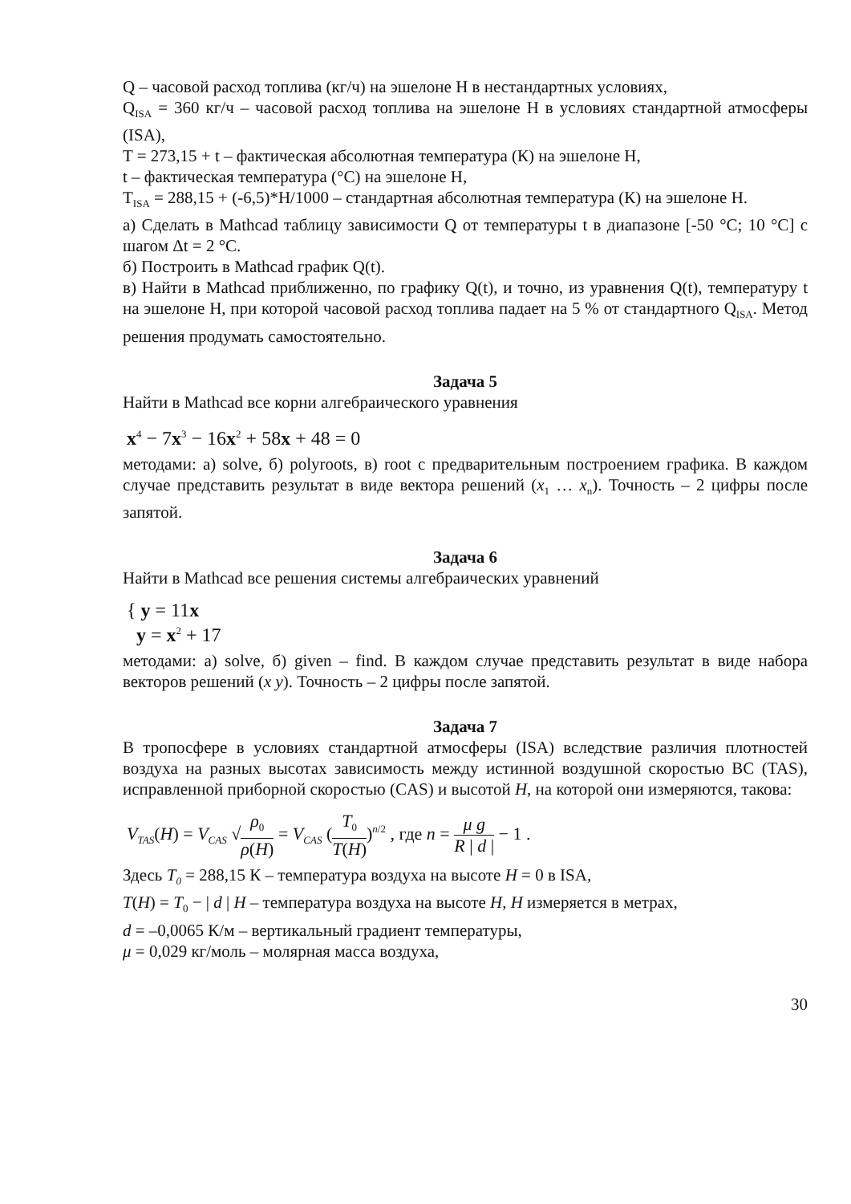Q – часовой расход топлива (кг/ч) на эшелоне Н в нестандартных условиях,
Q<sub>ISA</sub> = 360 кг/ч – часовой расход топлива на эшелоне Н в условиях стандартной атмосферы (ISA),
T = 273,15 + t – фактическая абсолютная температура (К) на эшелоне Н,
t – фактическая температура (°С) на эшелоне Н,
T<sub>ISA</sub> = 288,15 + (-6,5)*H/1000 – стандартная абсолютная температура (К) на эшелоне Н.
а) Сделать в Mathcad таблицу зависимости Q от температуры t в диапазоне [-50 °C; 10 °C] с шагом Δt = 2 °C.
б) Построить в Mathcad график Q(t).
в) Найти в Mathcad приближенно, по графику Q(t), и точно, из уравнения Q(t), температуру t на эшелоне Н, при которой часовой расход топлива падает на 5 % от стандартного Q<sub>ISA</sub>. Метод решения продумать самостоятельно.
Задача 5
Найти в Mathcad все корни алгебраического уравнения
x<sup>4</sup> − 7x<sup>3</sup> − 16x<sup>2</sup> + 58x + 48 = 0
методами: а) solve, б) polyroots, в) root с предварительным построением графика. В каждом случае представить результат в виде вектора решений (x<sub>1</sub> … x<sub>n</sub>). Точность – 2 цифры после запятой.
Задача 6
Найти в Mathcad все решения системы алгебраических уравнений
{ y = 11x
y = x<sup>2</sup> + 17
методами: а) solve, б) given – find. В каждом случае представить результат в виде набора векторов решений (x y). Точность – 2 цифры после запятой.
Задача 7
В тропосфере в условиях стандартной атмосферы (ISA) вследствие различия плотностей воздуха на разных высотах зависимость между истинной воздушной скоростью ВС (TAS), исправленной приборной скоростью (CAS) и высотой H, на которой они измеряются, такова:
V<sub>TAS</sub>(H) = V<sub>CAS</sub> √ρ<sub>0</sub> ρ(H) = V<sub>CAS</sub> (T<sub>0</sub> T(H))<sup>n/2</sup> , где n = μ g R | d | − 1 .
Здесь T<sub>0</sub> = 288,15 К – температура воздуха на высоте H = 0 в ISA,
T(H) = T<sub>0</sub> − | d | H – температура воздуха на высоте H, H измеряется в метрах,
d = –0,0065 К/м – вертикальный градиент температуры,
μ = 0,029 кг/моль – молярная масса воздуха,
30